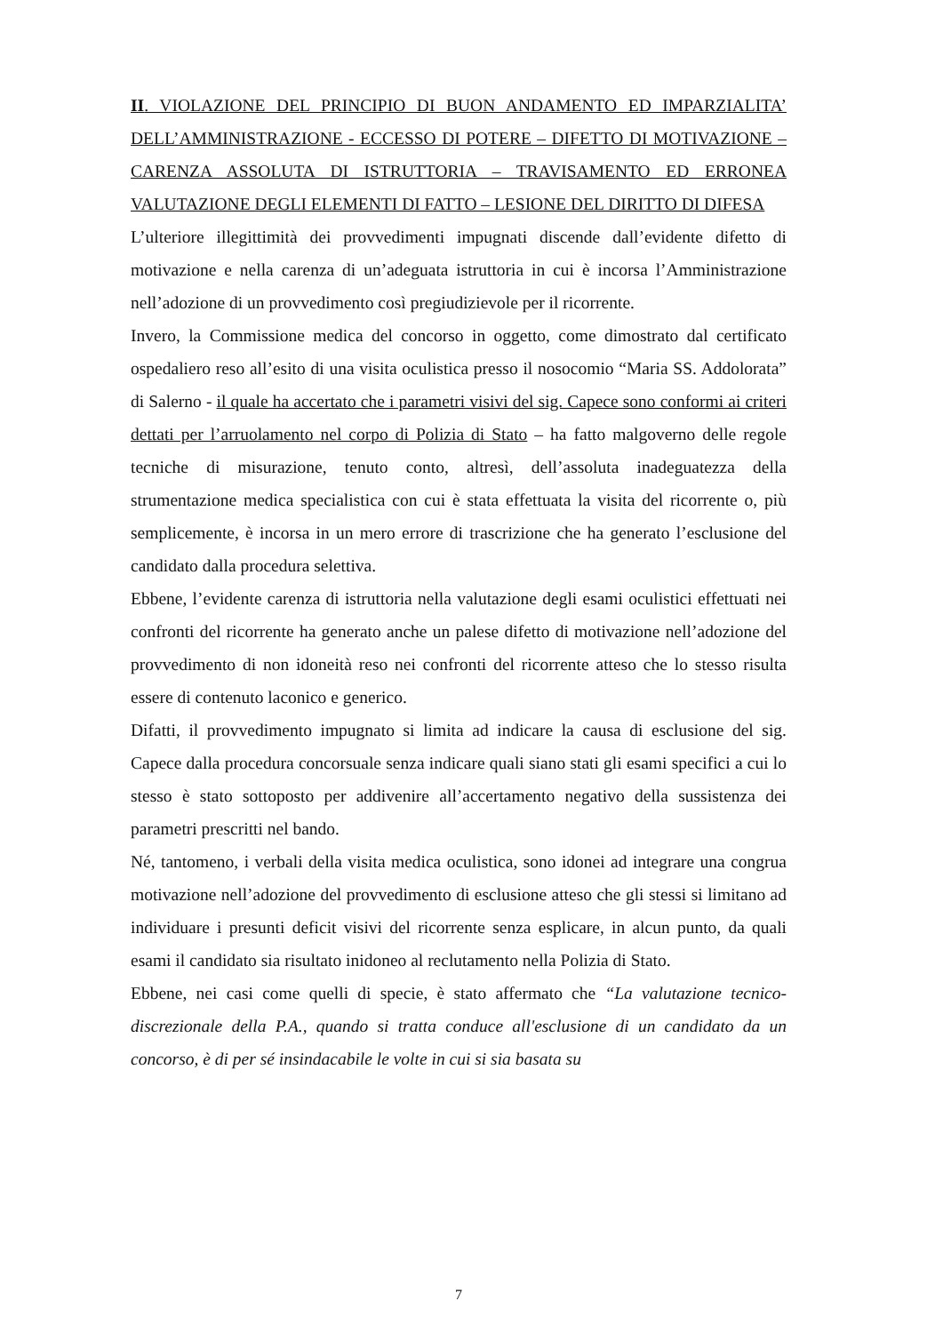II. VIOLAZIONE DEL PRINCIPIO DI BUON ANDAMENTO ED IMPARZIALITA’ DELL’AMMINISTRAZIONE - ECCESSO DI POTERE – DIFETTO DI MOTIVAZIONE – CARENZA ASSOLUTA DI ISTRUTTORIA – TRAVISAMENTO ED ERRONEA VALUTAZIONE DEGLI ELEMENTI DI FATTO – LESIONE DEL DIRITTO DI DIFESA
L’ulteriore illegittimità dei provvedimenti impugnati discende dall’evidente difetto di motivazione e nella carenza di un’adeguata istruttoria in cui è incorsa l’Amministrazione nell’adozione di un provvedimento così pregiudizievole per il ricorrente.
Invero, la Commissione medica del concorso in oggetto, come dimostrato dal certificato ospedaliero reso all’esito di una visita oculistica presso il nosocomio “Maria SS. Addolorata” di Salerno - il quale ha accertato che i parametri visivi del sig. Capece sono conformi ai criteri dettati per l’arruolamento nel corpo di Polizia di Stato – ha fatto malgoverno delle regole tecniche di misurazione, tenuto conto, altresì, dell’assoluta inadeguatezza della strumentazione medica specialistica con cui è stata effettuata la visita del ricorrente o, più semplicemente, è incorsa in un mero errore di trascrizione che ha generato l’esclusione del candidato dalla procedura selettiva.
Ebbene, l’evidente carenza di istruttoria nella valutazione degli esami oculistici effettuati nei confronti del ricorrente ha generato anche un palese difetto di motivazione nell’adozione del provvedimento di non idoneità reso nei confronti del ricorrente atteso che lo stesso risulta essere di contenuto laconico e generico.
Difatti, il provvedimento impugnato si limita ad indicare la causa di esclusione del sig. Capece dalla procedura concorsuale senza indicare quali siano stati gli esami specifici a cui lo stesso è stato sottoposto per addivenire all’accertamento negativo della sussistenza dei parametri prescritti nel bando.
Né, tantomeno, i verbali della visita medica oculistica, sono idonei ad integrare una congrua motivazione nell’adozione del provvedimento di esclusione atteso che gli stessi si limitano ad individuare i presunti deficit visivi del ricorrente senza esplicare, in alcun punto, da quali esami il candidato sia risultato inidoneo al reclutamento nella Polizia di Stato.
Ebbene, nei casi come quelli di specie, è stato affermato che “La valutazione tecnico-discrezionale della P.A., quando si tratta conduce all'esclusione di un candidato da un concorso, è di per sé insindacabile le volte in cui si sia basata su
7